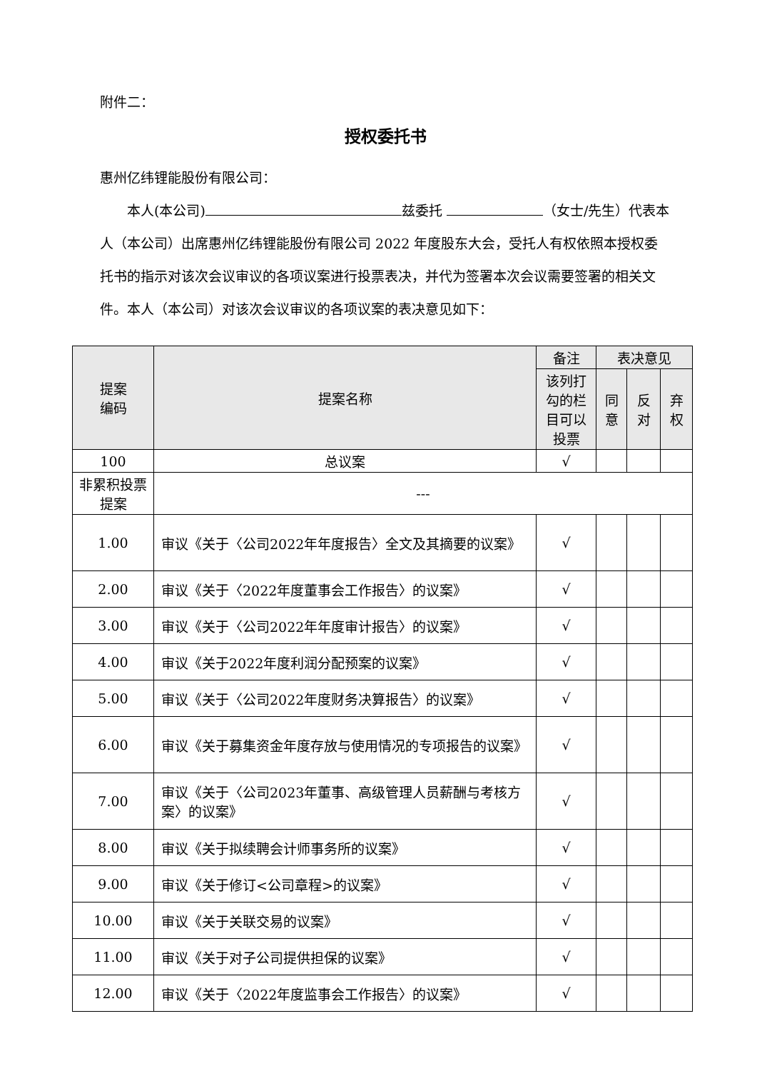附件二：
授权委托书
惠州亿纬锂能股份有限公司：
  本人(本公司) 兹委托 （女士/先生）代表本人（本公司）出席惠州亿纬锂能股份有限公司 2022 年度股东大会，受托人有权依照本授权委托书的指示对该次会议审议的各项议案进行投票表决，并代为签署本次会议需要签署的相关文件。本人（本公司）对该次会议审议的各项议案的表决意见如下：
| 提案 编码 | 提案名称 | 备注 | 表决意见 | | |
| --- | --- | --- | --- | --- | --- |
| | | 该列打 勾的栏 目可以 投票 | 同 意 | 反 对 | 弃 权 |
| 100 | 总议案 | √ | | | |
| 非累积投票 提案 | --- | | | | |
| 1.00 | 审议《关于〈公司2022年年度报告〉全文及其摘要的议案》 | √ | | | |
| 2.00 | 审议《关于〈2022年度董事会工作报告〉的议案》 | √ | | | |
| 3.00 | 审议《关于〈公司2022年年度审计报告〉的议案》 | √ | | | |
| 4.00 | 审议《关于2022年度利润分配预案的议案》 | √ | | | |
| 5.00 | 审议《关于〈公司2022年度财务决算报告〉的议案》 | √ | | | |
| 6.00 | 审议《关于募集资金年度存放与使用情况的专项报告的议案》 | √ | | | |
| 7.00 | 审议《关于〈公司2023年董事、高级管理人员薪酬与考核方案〉的议案》 | √ | | | |
| 8.00 | 审议《关于拟续聘会计师事务所的议案》 | √ | | | |
| 9.00 | 审议《关于修订<公司章程>的议案》 | √ | | | |
| 10.00 | 审议《关于关联交易的议案》 | √ | | | |
| 11.00 | 审议《关于对子公司提供担保的议案》 | √ | | | |
| 12.00 | 审议《关于〈2022年度监事会工作报告〉的议案》 | √ | | | |